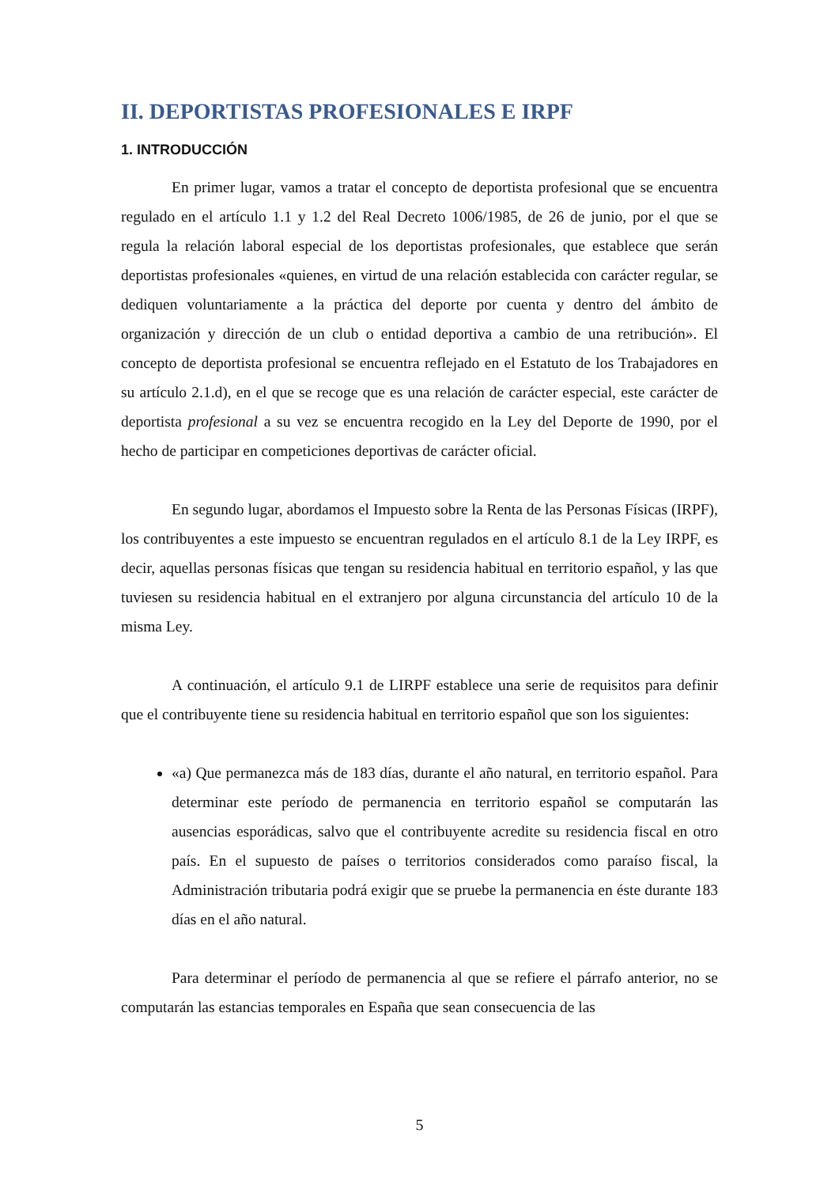II. DEPORTISTAS PROFESIONALES E IRPF
1. INTRODUCCIÓN
En primer lugar, vamos a tratar el concepto de deportista profesional que se encuentra regulado en el artículo 1.1 y 1.2 del Real Decreto 1006/1985, de 26 de junio, por el que se regula la relación laboral especial de los deportistas profesionales, que establece que serán deportistas profesionales «quienes, en virtud de una relación establecida con carácter regular, se dediquen voluntariamente a la práctica del deporte por cuenta y dentro del ámbito de organización y dirección de un club o entidad deportiva a cambio de una retribución». El concepto de deportista profesional se encuentra reflejado en el Estatuto de los Trabajadores en su artículo 2.1.d), en el que se recoge que es una relación de carácter especial, este carácter de deportista profesional a su vez se encuentra recogido en la Ley del Deporte de 1990, por el hecho de participar en competiciones deportivas de carácter oficial.
En segundo lugar, abordamos el Impuesto sobre la Renta de las Personas Físicas (IRPF), los contribuyentes a este impuesto se encuentran regulados en el artículo 8.1 de la Ley IRPF, es decir, aquellas personas físicas que tengan su residencia habitual en territorio español, y las que tuviesen su residencia habitual en el extranjero por alguna circunstancia del artículo 10 de la misma Ley.
A continuación, el artículo 9.1 de LIRPF establece una serie de requisitos para definir que el contribuyente tiene su residencia habitual en territorio español que son los siguientes:
«a) Que permanezca más de 183 días, durante el año natural, en territorio español. Para determinar este período de permanencia en territorio español se computarán las ausencias esporádicas, salvo que el contribuyente acredite su residencia fiscal en otro país. En el supuesto de países o territorios considerados como paraíso fiscal, la Administración tributaria podrá exigir que se pruebe la permanencia en éste durante 183 días en el año natural.
Para determinar el período de permanencia al que se refiere el párrafo anterior, no se computarán las estancias temporales en España que sean consecuencia de las
5